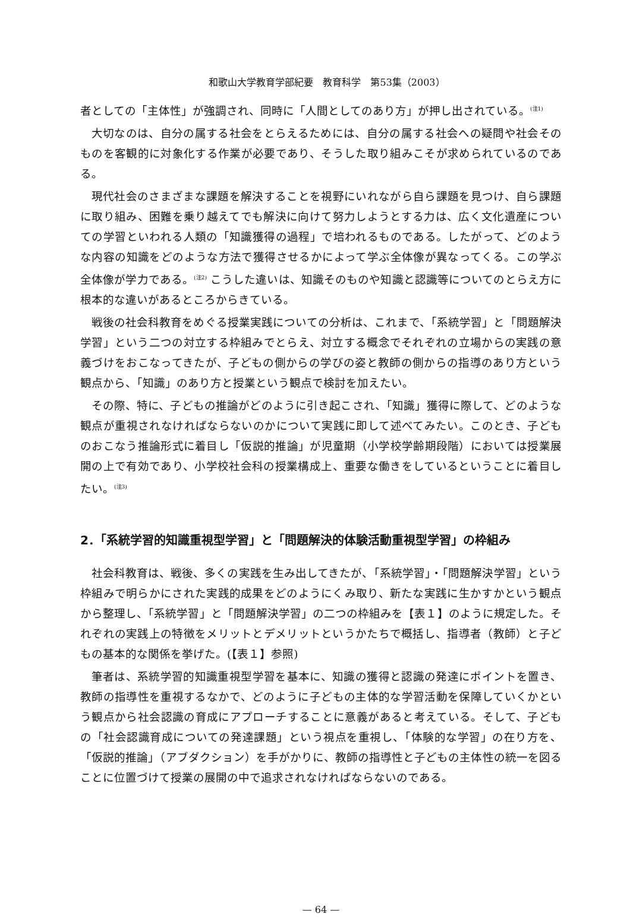和歌山大学教育学部紀要　教育科学　第53集（2003）
者としての「主体性」が強調され、同時に「人間としてのあり方」が押し出されている。<sup>(注1)</sup>
大切なのは、自分の属する社会をとらえるためには、自分の属する社会への疑問や社会そのものを客観的に対象化する作業が必要であり、そうした取り組みこそが求められているのである。
現代社会のさまざまな課題を解決することを視野にいれながら自ら課題を見つけ、自ら課題に取り組み、困難を乗り越えてでも解決に向けて努力しようとする力は、広く文化遺産についての学習といわれる人類の「知識獲得の過程」で培われるものである。したがって、どのような内容の知識をどのような方法で獲得させるかによって学ぶ全体像が異なってくる。この学ぶ全体像が学力である。<sup>(注2)</sup> こうした違いは、知識そのものや知識と認識等についてのとらえ方に根本的な違いがあるところからきている。
戦後の社会科教育をめぐる授業実践についての分析は、これまで、「系統学習」と「問題解決学習」という二つの対立する枠組みでとらえ、対立する概念でそれぞれの立場からの実践の意義づけをおこなってきたが、子どもの側からの学びの姿と教師の側からの指導のあり方という観点から、「知識」のあり方と授業という観点で検討を加えたい。
その際、特に、子どもの推論がどのように引き起こされ、「知識」獲得に際して、どのような観点が重視されなければならないのかについて実践に即して述べてみたい。このとき、子どものおこなう推論形式に着目し「仮説的推論」が児童期（小学校学齢期段階）においては授業展開の上で有効であり、小学校社会科の授業構成上、重要な働きをしているということに着目したい。<sup>(注3)</sup>
2．「系統学習的知識重視型学習」と「問題解決的体験活動重視型学習」の枠組み
社会科教育は、戦後、多くの実践を生み出してきたが、「系統学習」・「問題解決学習」という枠組みで明らかにされた実践的成果をどのようにくみ取り、新たな実践に生かすかという観点から整理し、「系統学習」と「問題解決学習」の二つの枠組みを【表１】のように規定した。それぞれの実践上の特徴をメリットとデメリットというかたちで概括し、指導者（教師）と子どもの基本的な関係を挙げた。(【表１】参照)
筆者は、系統学習的知識重視型学習を基本に、知識の獲得と認識の発達にポイントを置き、教師の指導性を重視するなかで、どのように子どもの主体的な学習活動を保障していくかという観点から社会認識の育成にアプローチすることに意義があると考えている。そして、子どもの「社会認識育成についての発達課題」という視点を重視し、「体験的な学習」の在り方を、「仮説的推論」（アブダクション）を手がかりに、教師の指導性と子どもの主体性の統一を図ることに位置づけて授業の展開の中で追求されなければならないのである。
— 64 —